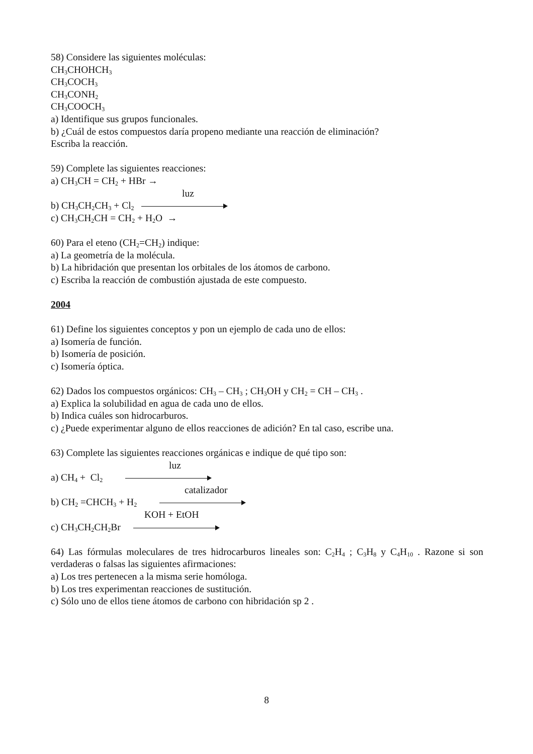58) Considere las siguientes moléculas:
CH<sub>3</sub>CHOHCH<sub>3</sub>
CH<sub>3</sub>COCH<sub>3</sub>
CH<sub>3</sub>CONH<sub>2</sub>
CH<sub>3</sub>COOCH<sub>3</sub>
a) Identifique sus grupos funcionales.
b) ¿Cuál de estos compuestos daría propeno mediante una reacción de eliminación?
Escriba la reacción.
59) Complete las siguientes reacciones:
a) CH<sub>3</sub>CH = CH<sub>2</sub> + HBr →
luz
b) CH<sub>3</sub>CH<sub>2</sub>CH<sub>3</sub> + Cl<sub>2</sub>
c) CH<sub>3</sub>CH<sub>2</sub>CH = CH<sub>2</sub> + H<sub>2</sub>O →
60) Para el eteno (CH<sub>2</sub>=CH<sub>2</sub>) indique:
a) La geometría de la molécula.
b) La hibridación que presentan los orbitales de los átomos de carbono.
c) Escriba la reacción de combustión ajustada de este compuesto.
2004
61) Define los siguientes conceptos y pon un ejemplo de cada uno de ellos:
a) Isomería de función.
b) Isomería de posición.
c) Isomería óptica.
62) Dados los compuestos orgánicos: CH<sub>3</sub> – CH<sub>3</sub> ; CH<sub>3</sub>OH y CH<sub>2</sub> = CH – CH<sub>3</sub> .
a) Explica la solubilidad en agua de cada uno de ellos.
b) Indica cuáles son hidrocarburos.
c) ¿Puede experimentar alguno de ellos reacciones de adición? En tal caso, escribe una.
63) Complete las siguientes reacciones orgánicas e indique de qué tipo son:
luz
a) CH<sub>4</sub> + Cl<sub>2</sub>
catalizador
b) CH<sub>2</sub> =CHCH<sub>3</sub> + H<sub>2</sub>
KOH + EtOH
c) CH<sub>3</sub>CH<sub>2</sub>CH<sub>2</sub>Br
64) Las fórmulas moleculares de tres hidrocarburos lineales son: C<sub>2</sub>H<sub>4</sub> ; C<sub>3</sub>H<sub>8</sub> y C<sub>4</sub>H<sub>10</sub> . Razone si son verdaderas o falsas las siguientes afirmaciones:
a) Los tres pertenecen a la misma serie homóloga.
b) Los tres experimentan reacciones de sustitución.
c) Sólo uno de ellos tiene átomos de carbono con hibridación sp 2 .
8